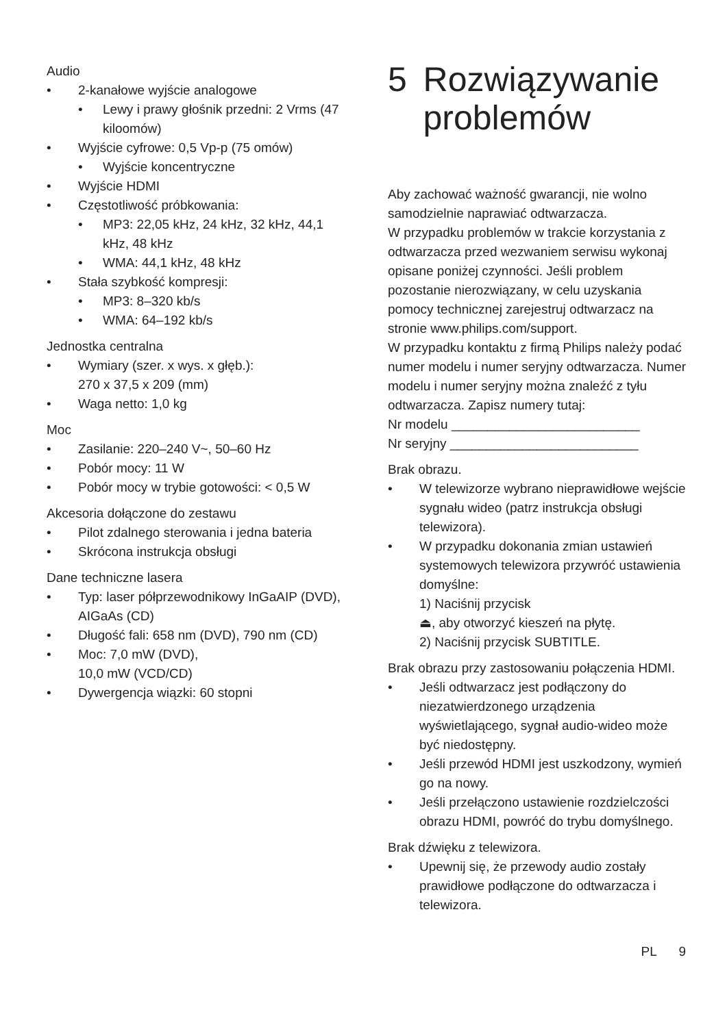Audio
• 2-kanałowe wyjście analogowe
• Lewy i prawy głośnik przedni: 2 Vrms (47 kiloomów)
• Wyjście cyfrowe: 0,5 Vp-p (75 omów)
• Wyjście koncentryczne
• Wyjście HDMI
• Częstotliwość próbkowania:
• MP3: 22,05 kHz, 24 kHz, 32 kHz, 44,1 kHz, 48 kHz
• WMA: 44,1 kHz, 48 kHz
• Stała szybkość kompresji:
• MP3: 8–320 kb/s
• WMA: 64–192 kb/s
Jednostka centralna
• Wymiary (szer. x wys. x głęb.):
270 x 37,5 x 209 (mm)
• Waga netto: 1,0 kg
Moc
• Zasilanie: 220–240 V~, 50–60 Hz
• Pobór mocy: 11 W
• Pobór mocy w trybie gotowości: < 0,5 W
Akcesoria dołączone do zestawu
• Pilot zdalnego sterowania i jedna bateria
• Skrócona instrukcja obsługi
Dane techniczne lasera
• Typ: laser półprzewodnikowy InGaAIP (DVD), AIGaAs (CD)
• Długość fali: 658 nm (DVD), 790 nm (CD)
• Moc: 7,0 mW (DVD),
10,0 mW (VCD/CD)
• Dywergencja wiązki: 60 stopni
5 Rozwiązywanie problemów
Aby zachować ważność gwarancji, nie wolno samodzielnie naprawiać odtwarzacza.
W przypadku problemów w trakcie korzystania z odtwarzacza przed wezwaniem serwisu wykonaj opisane poniżej czynności. Jeśli problem pozostanie nierozwiązany, w celu uzyskania pomocy technicznej zarejestruj odtwarzacz na stronie www.philips.com/support.
W przypadku kontaktu z firmą Philips należy podać numer modelu i numer seryjny odtwarzacza. Numer modelu i numer seryjny można znaleźć z tyłu odtwarzacza. Zapisz numery tutaj:
Nr modelu __________________________
Nr seryjny __________________________
Brak obrazu.
• W telewizorze wybrano nieprawidłowe wejście sygnału wideo (patrz instrukcja obsługi telewizora).
• W przypadku dokonania zmian ustawień systemowych telewizora przywróć ustawienia domyślne:
1) Naciśnij przycisk
⏏, aby otworzyć kieszeń na płytę.
2) Naciśnij przycisk SUBTITLE.
Brak obrazu przy zastosowaniu połączenia HDMI.
• Jeśli odtwarzacz jest podłączony do niezatwierdzonego urządzenia wyświetlającego, sygnał audio-wideo może być niedostępny.
• Jeśli przewód HDMI jest uszkodzony, wymień go na nowy.
• Jeśli przełączono ustawienie rozdzielczości obrazu HDMI, powróć do trybu domyślnego.
Brak dźwięku z telewizora.
• Upewnij się, że przewody audio zostały prawidłowe podłączone do odtwarzacza i telewizora.
PL 9